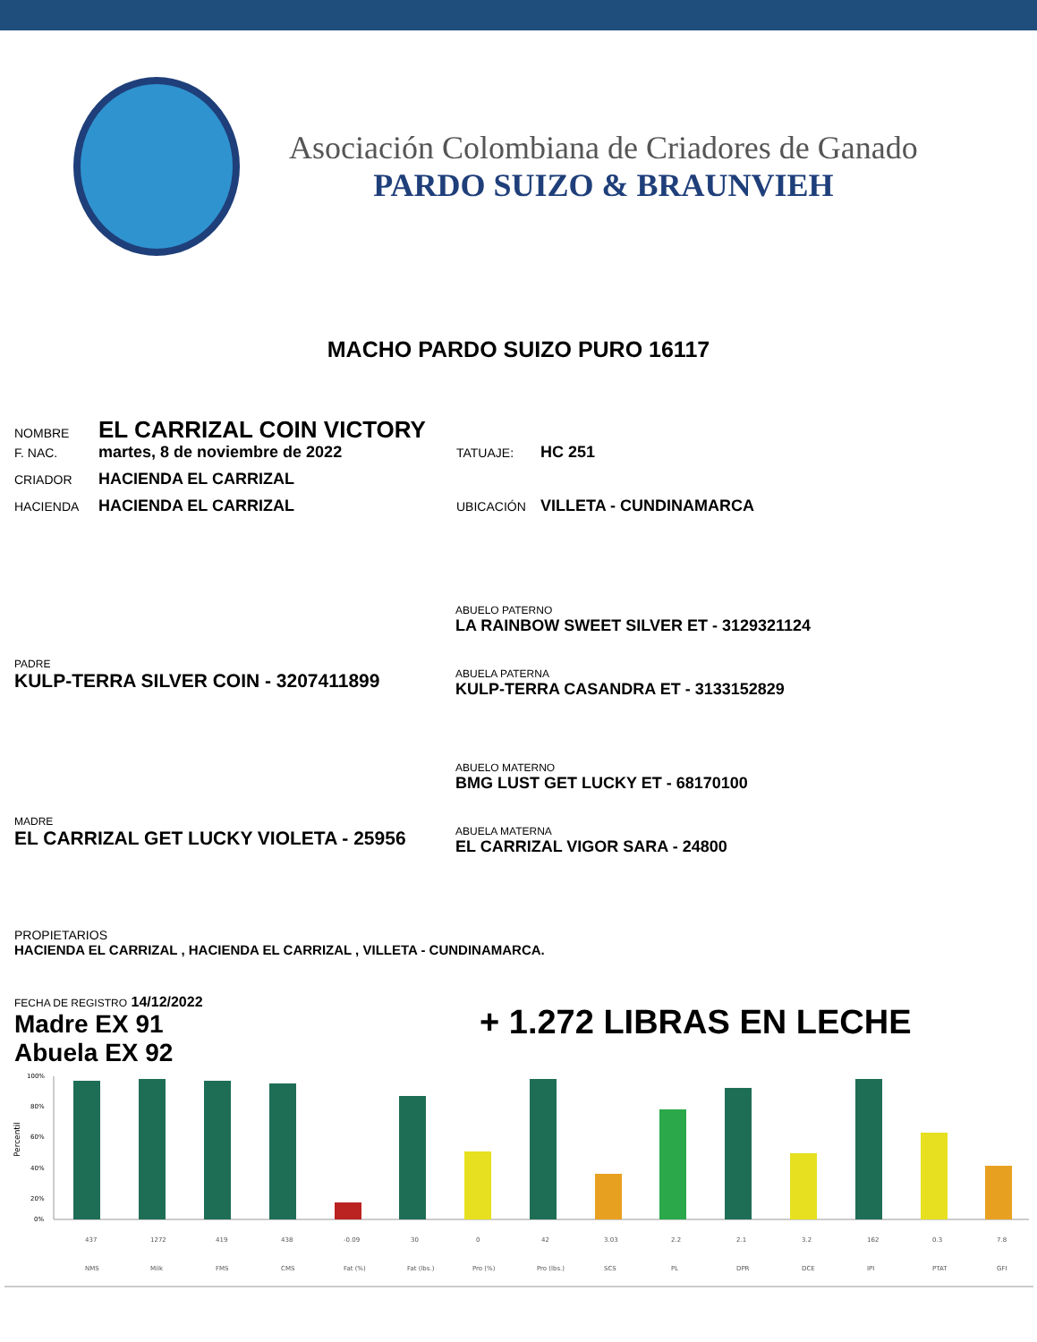Asociación Colombiana de Criadores de Ganado
PARDO SUIZO & BRAUNVIEH
MACHO PARDO SUIZO PURO 16117
NOMBRE EL CARRIZAL COIN VICTORY
F. NAC. martes, 8 de noviembre de 2022 TATUAJE: HC 251
CRIADOR HACIENDA EL CARRIZAL
HACIENDA HACIENDA EL CARRIZAL UBICACIÓN VILLETA - CUNDINAMARCA
PADRE
KULP-TERRA SILVER COIN - 3207411899
ABUELO PATERNO
LA RAINBOW SWEET SILVER ET - 3129321124
ABUELA PATERNA
KULP-TERRA CASANDRA ET - 3133152829
MADRE
EL CARRIZAL GET LUCKY VIOLETA - 25956
ABUELO MATERNO
BMG LUST GET LUCKY ET - 68170100
ABUELA MATERNA
EL CARRIZAL VIGOR SARA - 24800
PROPIETARIOS
HACIENDA EL CARRIZAL , HACIENDA EL CARRIZAL , VILLETA - CUNDINAMARCA.
FECHA DE REGISTRO 14/12/2022
Madre EX 91
Abuela EX 92
+ 1.272 LIBRAS EN LECHE
100%
80%
60%
40%
20%
0%
Percentil
437
1272
419
438
-0.09
30
0
42
3.03
2.2
2.1
3.2
162
0.3
7.8
NMS
Milk
FMS
CMS
Fat (%)
Fat (lbs.)
Pro (%)
Pro (lbs.)
SCS
PL
DPR
DCE
IPI
PTAT
GFI